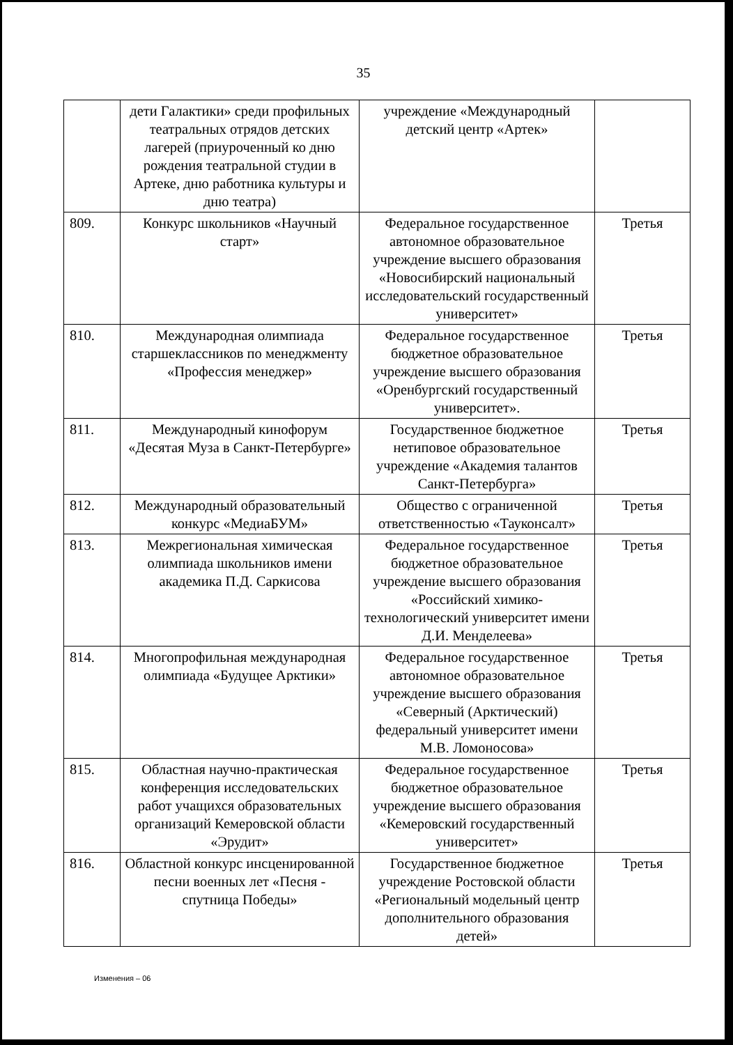35
| | дети Галактики» среди профильных театральных отрядов детских лагерей (приуроченный ко дню рождения театральной студии в Артеке, дню работника культуры и дню театра) | учреждение «Международный детский центр «Артек» | |
| 809. | Конкурс школьников «Научный старт» | Федеральное государственное автономное образовательное учреждение высшего образования «Новосибирский национальный исследовательский государственный университет» | Третья |
| 810. | Международная олимпиада старшеклассников по менеджменту «Профессия менеджер» | Федеральное государственное бюджетное образовательное учреждение высшего образования «Оренбургский государственный университет». | Третья |
| 811. | Международный кинофорум «Десятая Муза в Санкт-Петербурге» | Государственное бюджетное нетиповое образовательное учреждение «Академия талантов Санкт-Петербурга» | Третья |
| 812. | Международный образовательный конкурс «МедиаБУМ» | Общество с ограниченной ответственностью «Тауконсалт» | Третья |
| 813. | Межрегиональная химическая олимпиада школьников имени академика П.Д. Саркисова | Федеральное государственное бюджетное образовательное учреждение высшего образования «Российский химико-технологический университет имени Д.И. Менделеева» | Третья |
| 814. | Многопрофильная международная олимпиада «Будущее Арктики» | Федеральное государственное автономное образовательное учреждение высшего образования «Северный (Арктический) федеральный университет имени М.В. Ломоносова» | Третья |
| 815. | Областная научно-практическая конференция исследовательских работ учащихся образовательных организаций Кемеровской области «Эрудит» | Федеральное государственное бюджетное образовательное учреждение высшего образования «Кемеровский государственный университет» | Третья |
| 816. | Областной конкурс инсценированной песни военных лет «Песня - спутница Победы» | Государственное бюджетное учреждение Ростовской области «Региональный модельный центр дополнительного образования детей» | Третья |
Изменения – 06